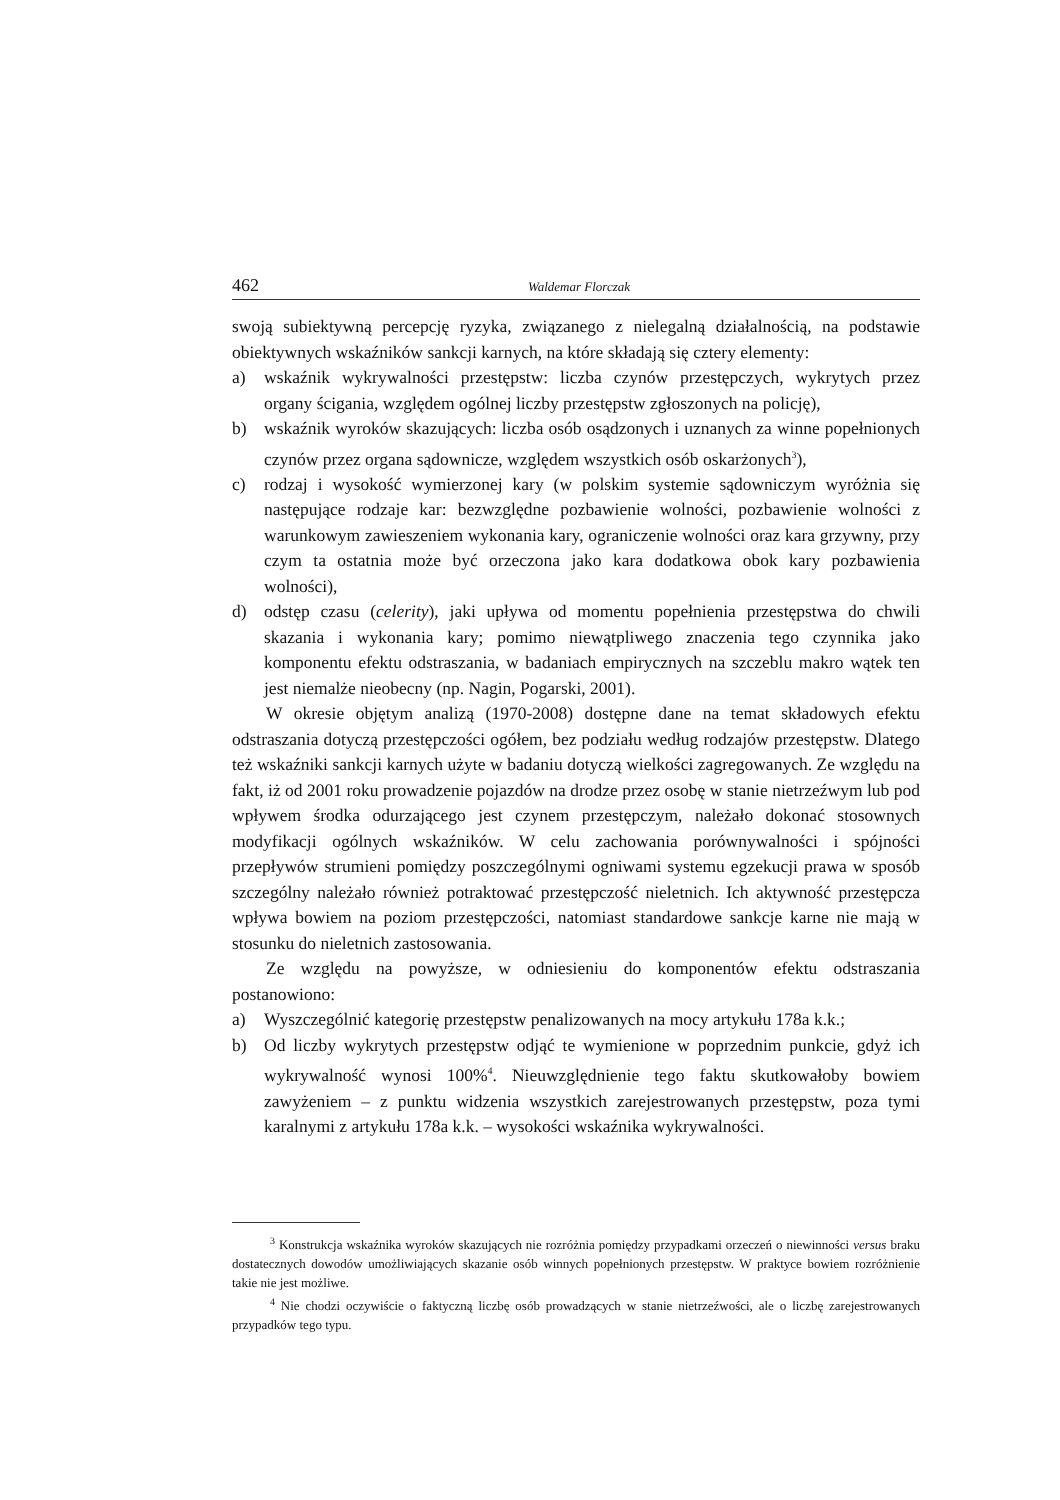462 Waldemar Florczak
swoją subiektywną percepcję ryzyka, związanego z nielegalną działalnością, na podstawie obiektywnych wskaźników sankcji karnych, na które składają się cztery elementy:
a) wskaźnik wykrywalności przestępstw: liczba czynów przestępczych, wykrytych przez organy ścigania, względem ogólnej liczby przestępstw zgłoszonych na policję),
b) wskaźnik wyroków skazujących: liczba osób osądzonych i uznanych za winne popełnionych czynów przez organa sądownicze, względem wszystkich osób oskarżonych<sup>3</sup>),
c) rodzaj i wysokość wymierzonej kary (w polskim systemie sądowniczym wyróżnia się następujące rodzaje kar: bezwzględne pozbawienie wolności, pozbawienie wolności z warunkowym zawieszeniem wykonania kary, ograniczenie wolności oraz kara grzywny, przy czym ta ostatnia może być orzeczona jako kara dodatkowa obok kary pozbawienia wolności),
d) odstęp czasu (celerity), jaki upływa od momentu popełnienia przestępstwa do chwili skazania i wykonania kary; pomimo niewątpliwego znaczenia tego czynnika jako komponentu efektu odstraszania, w badaniach empirycznych na szczeblu makro wątek ten jest niemalże nieobecny (np. Nagin, Pogarski, 2001).
W okresie objętym analizą (1970-2008) dostępne dane na temat składowych efektu odstraszania dotyczą przestępczości ogółem, bez podziału według rodzajów przestępstw. Dlatego też wskaźniki sankcji karnych użyte w badaniu dotyczą wielkości zagregowanych. Ze względu na fakt, iż od 2001 roku prowadzenie pojazdów na drodze przez osobę w stanie nietrzeźwym lub pod wpływem środka odurzającego jest czynem przestępczym, należało dokonać stosownych modyfikacji ogólnych wskaźników. W celu zachowania porównywalności i spójności przepływów strumieni pomiędzy poszczególnymi ogniwami systemu egzekucji prawa w sposób szczególny należało również potraktować przestępczość nieletnich. Ich aktywność przestępcza wpływa bowiem na poziom przestępczości, natomiast standardowe sankcje karne nie mają w stosunku do nieletnich zastosowania.
Ze względu na powyższe, w odniesieniu do komponentów efektu odstraszania postanowiono:
a) Wyszczególnić kategorię przestępstw penalizowanych na mocy artykułu 178a k.k.;
b) Od liczby wykrytych przestępstw odjąć te wymienione w poprzednim punkcie, gdyż ich wykrywalność wynosi 100%<sup>4</sup>. Nieuwzględnienie tego faktu skutkowałoby bowiem zawyżeniem – z punktu widzenia wszystkich zarejestrowanych przestępstw, poza tymi karalnymi z artykułu 178a k.k. – wysokości wskaźnika wykrywalności.
<sup>3</sup> Konstrukcja wskaźnika wyroków skazujących nie rozróżnia pomiędzy przypadkami orzeczeń o niewinności versus braku dostatecznych dowodów umożliwiających skazanie osób winnych popełnionych przestępstw. W praktyce bowiem rozróżnienie takie nie jest możliwe.
<sup>4</sup> Nie chodzi oczywiście o faktyczną liczbę osób prowadzących w stanie nietrzeźwości, ale o liczbę zarejestrowanych przypadków tego typu.